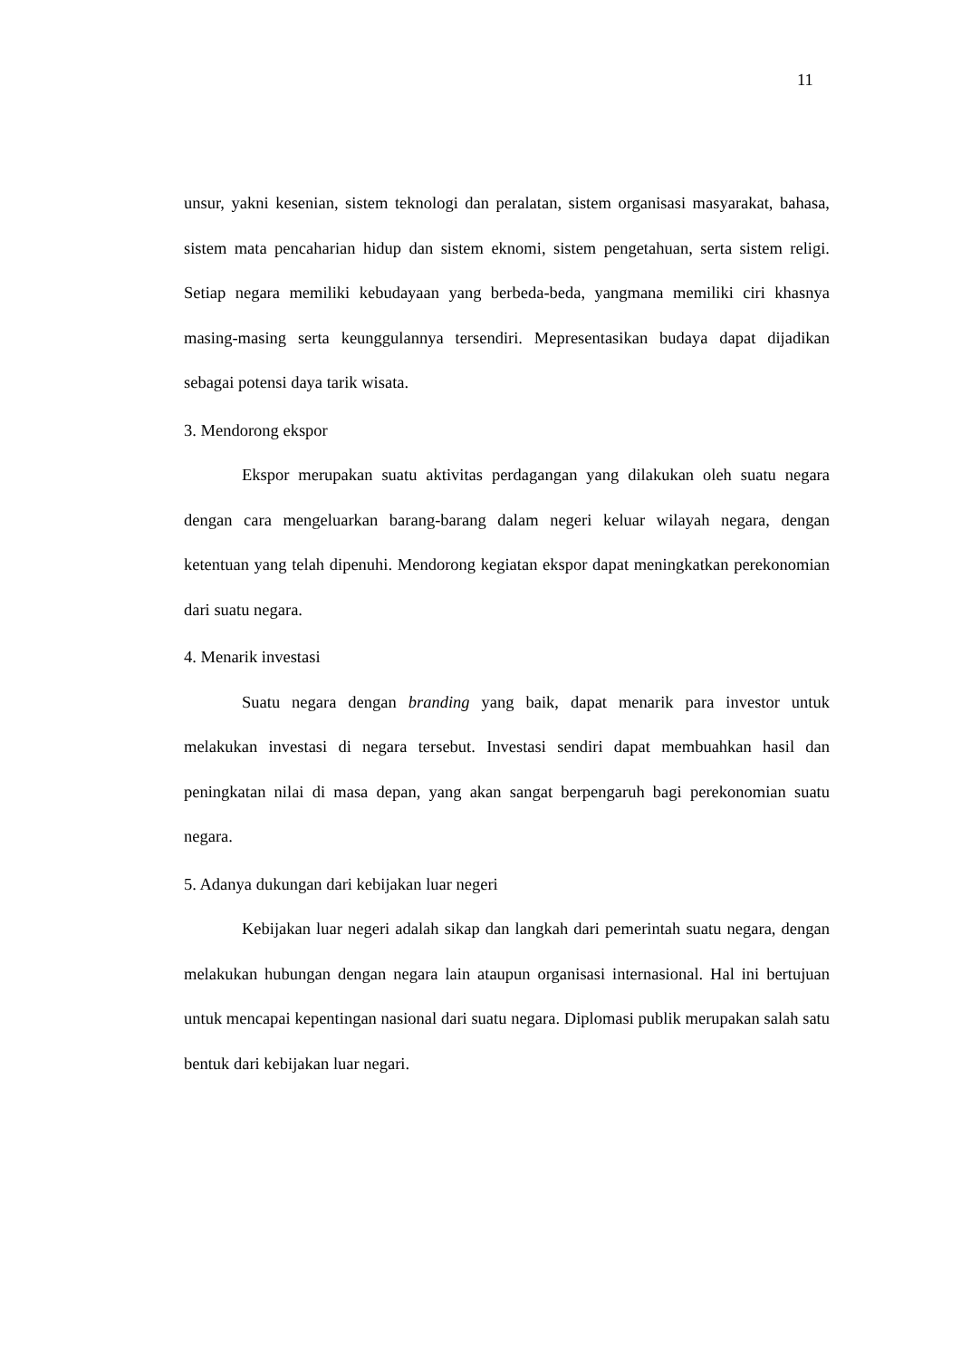11
unsur, yakni kesenian, sistem teknologi dan peralatan, sistem organisasi masyarakat, bahasa, sistem mata pencaharian hidup dan sistem eknomi, sistem pengetahuan, serta sistem religi. Setiap negara memiliki kebudayaan yang berbeda-beda, yangmana memiliki ciri khasnya masing-masing serta keunggulannya tersendiri. Mepresentasikan budaya dapat dijadikan sebagai potensi daya tarik wisata.
3. Mendorong ekspor
Ekspor merupakan suatu aktivitas perdagangan yang dilakukan oleh suatu negara dengan cara mengeluarkan barang-barang dalam negeri keluar wilayah negara, dengan ketentuan yang telah dipenuhi. Mendorong kegiatan ekspor dapat meningkatkan perekonomian dari suatu negara.
4. Menarik investasi
Suatu negara dengan branding yang baik, dapat menarik para investor untuk melakukan investasi di negara tersebut. Investasi sendiri dapat membuahkan hasil dan peningkatan nilai di masa depan, yang akan sangat berpengaruh bagi perekonomian suatu negara.
5. Adanya dukungan dari kebijakan luar negeri
Kebijakan luar negeri adalah sikap dan langkah dari pemerintah suatu negara, dengan melakukan hubungan dengan negara lain ataupun organisasi internasional. Hal ini bertujuan untuk mencapai kepentingan nasional dari suatu negara. Diplomasi publik merupakan salah satu bentuk dari kebijakan luar negari.